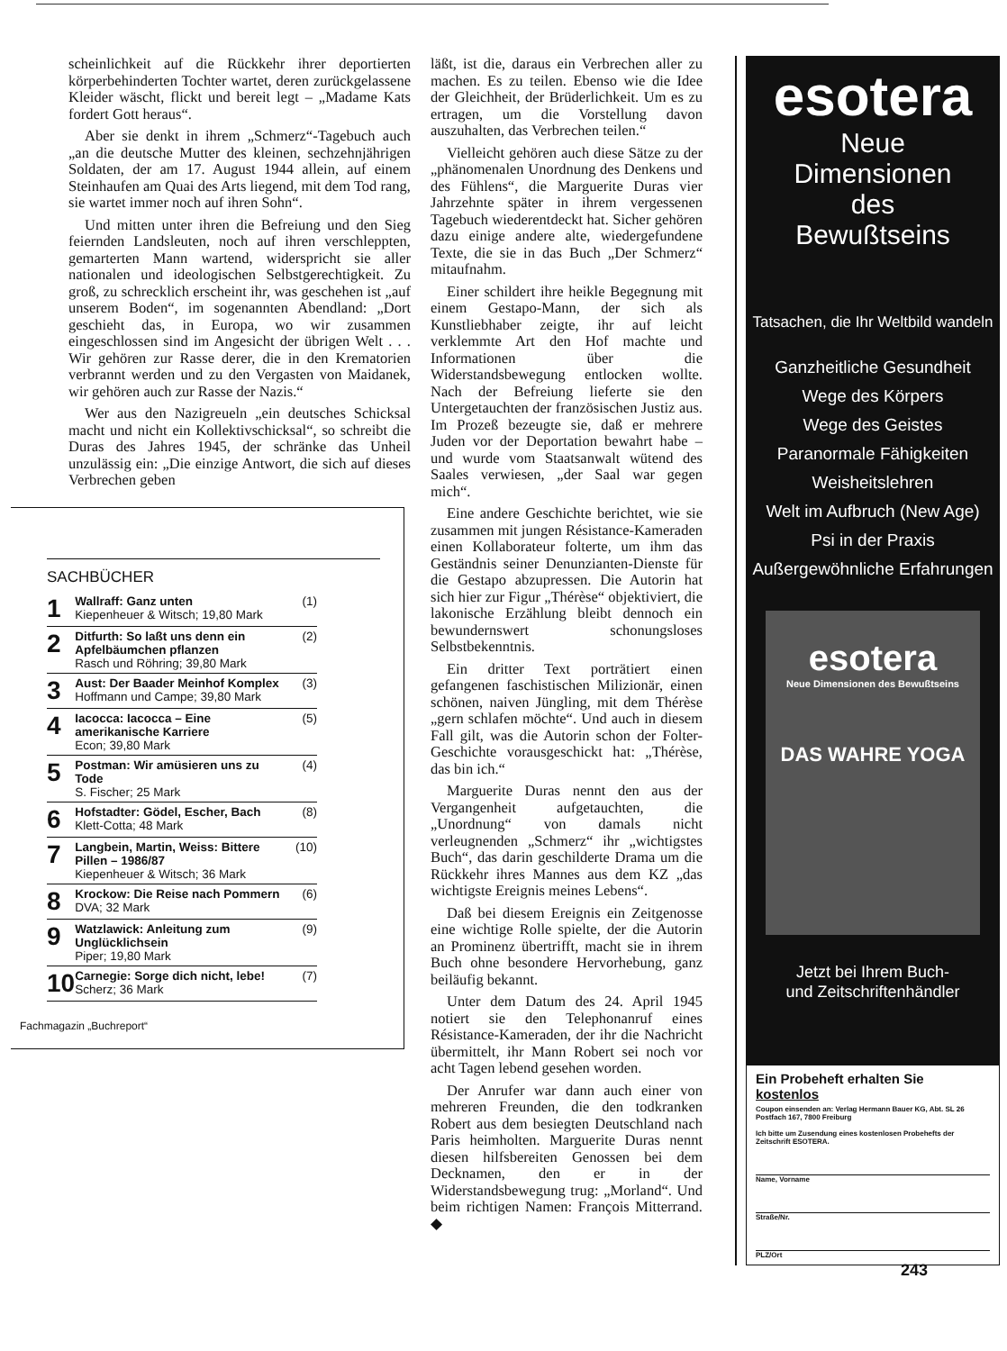scheinlichkeit auf die Rückkehr ihrer deportierten körperbehinderten Tochter wartet, deren zurückgelassene Kleider wäscht, flickt und bereit legt – „Madame Kats fordert Gott heraus“.
Aber sie denkt in ihrem „Schmerz“-Tagebuch auch „an die deutsche Mutter des kleinen, sechzehnjährigen Soldaten, der am 17. August 1944 allein, auf einem Steinhaufen am Quai des Arts liegend, mit dem Tod rang, sie wartet immer noch auf ihren Sohn“.
Und mitten unter ihren die Befreiung und den Sieg feiernden Landsleuten, noch auf ihren verschleppten, gemarterten Mann wartend, widerspricht sie aller nationalen und ideologischen Selbstgerechtigkeit. Zu groß, zu schrecklich erscheint ihr, was geschehen ist „auf unserem Boden“, im sogenannten Abendland: „Dort geschieht das, in Europa, wo wir zusammen eingeschlossen sind im Angesicht der übrigen Welt . . . Wir gehören zur Rasse derer, die in den Krematorien verbrannt werden und zu den Vergasten von Maidanek, wir gehören auch zur Rasse der Nazis.“
Wer aus den Nazigreueln „ein deutsches Schicksal macht und nicht ein Kollektivschicksal“, so schreibt die Duras des Jahres 1945, der schränke das Unheil unzulässig ein: „Die einzige Antwort, die sich auf dieses Verbrechen geben
SACHBÜCHER
| 1 | Wallraff: Ganz unten Kiepenheuer & Witsch; 19,80 Mark | (1) |
| 2 | Ditfurth: So laßt uns denn ein Apfelbäumchen pflanzen Rasch und Röhring; 39,80 Mark | (2) |
| 3 | Aust: Der Baader Meinhof Komplex Hoffmann und Campe; 39,80 Mark | (3) |
| 4 | Iacocca: Iacocca – Eine amerikanische Karriere Econ; 39,80 Mark | (5) |
| 5 | Postman: Wir amüsieren uns zu Tode S. Fischer; 25 Mark | (4) |
| 6 | Hofstadter: Gödel, Escher, Bach Klett-Cotta; 48 Mark | (8) |
| 7 | Langbein, Martin, Weiss: Bittere Pillen – 1986/87 Kiepenheuer & Witsch; 36 Mark | (10) |
| 8 | Krockow: Die Reise nach Pommern DVA; 32 Mark | (6) |
| 9 | Watzlawick: Anleitung zum Unglücklichsein Piper; 19,80 Mark | (9) |
| 10 | Carnegie: Sorge dich nicht, lebe! Scherz; 36 Mark | (7) |
Fachmagazin „Buchreport“
läßt, ist die, daraus ein Verbrechen aller zu machen. Es zu teilen. Ebenso wie die Idee der Gleichheit, der Brüderlichkeit. Um es zu ertragen, um die Vorstellung davon auszuhalten, das Verbrechen teilen.“
Vielleicht gehören auch diese Sätze zu der „phänomenalen Unordnung des Denkens und des Fühlens“, die Marguerite Duras vier Jahrzehnte später in ihrem vergessenen Tagebuch wiederentdeckt hat. Sicher gehören dazu einige andere alte, wiedergefundene Texte, die sie in das Buch „Der Schmerz“ mitaufnahm.
Einer schildert ihre heikle Begegnung mit einem Gestapo-Mann, der sich als Kunstliebhaber zeigte, ihr auf leicht verklemmte Art den Hof machte und Informationen über die Widerstandsbewegung entlocken wollte. Nach der Befreiung lieferte sie den Untergetauchten der französischen Justiz aus. Im Prozeß bezeugte sie, daß er mehrere Juden vor der Deportation bewahrt habe – und wurde vom Staatsanwalt wütend des Saales verwiesen, „der Saal war gegen mich“.
Eine andere Geschichte berichtet, wie sie zusammen mit jungen Résistance-Kameraden einen Kollaborateur folterte, um ihm das Geständnis seiner Denunzianten-Dienste für die Gestapo abzupressen. Die Autorin hat sich hier zur Figur „Thérèse“ objektiviert, die lakonische Erzählung bleibt dennoch ein bewundernswert schonungsloses Selbstbekenntnis.
Ein dritter Text porträtiert einen gefangenen faschistischen Milizionär, einen schönen, naiven Jüngling, mit dem Thérèse „gern schlafen möchte“. Und auch in diesem Fall gilt, was die Autorin schon der Folter-Geschichte vorausgeschickt hat: „Thérèse, das bin ich.“
Marguerite Duras nennt den aus der Vergangenheit aufgetauchten, die „Unordnung“ von damals nicht verleugnenden „Schmerz“ ihr „wichtigstes Buch“, das darin geschilderte Drama um die Rückkehr ihres Mannes aus dem KZ „das wichtigste Ereignis meines Lebens“.
Daß bei diesem Ereignis ein Zeitgenosse eine wichtige Rolle spielte, der die Autorin an Prominenz übertrifft, macht sie in ihrem Buch ohne besondere Hervorhebung, ganz beiläufig bekannt.
Unter dem Datum des 24. April 1945 notiert sie den Telephonanruf eines Résistance-Kameraden, der ihr die Nachricht übermittelt, ihr Mann Robert sei noch vor acht Tagen lebend gesehen worden.
Der Anrufer war dann auch einer von mehreren Freunden, die den todkranken Robert aus dem besiegten Deutschland nach Paris heimholten. Marguerite Duras nennt diesen hilfsbereiten Genossen bei dem Decknamen, den er in der Widerstandsbewegung trug: „Morland“. Und beim richtigen Namen: François Mitterrand. ◆
esotera
Neue
Dimensionen
des
Bewußtseins
Tatsachen, die Ihr Weltbild wandeln
Ganzheitliche Gesundheit
Wege des Körpers
Wege des Geistes
Paranormale Fähigkeiten
Weisheitslehren
Welt im Aufbruch (New Age)
Psi in der Praxis
Außergewöhnliche Erfahrungen
esotera
Neue Dimensionen des Bewußtseins
DAS WAHRE YOGA
Jetzt bei Ihrem Buch-
und Zeitschriftenhändler
Ein Probeheft erhalten Sie kostenlos
Coupon einsenden an: Verlag Hermann Bauer KG, Abt. SL 26
Postfach 167, 7800 Freiburg
Ich bitte um Zusendung eines kostenlosen Probehefts der Zeitschrift ESOTERA.
Name, Vorname
Straße/Nr.
PLZ/Ort
243